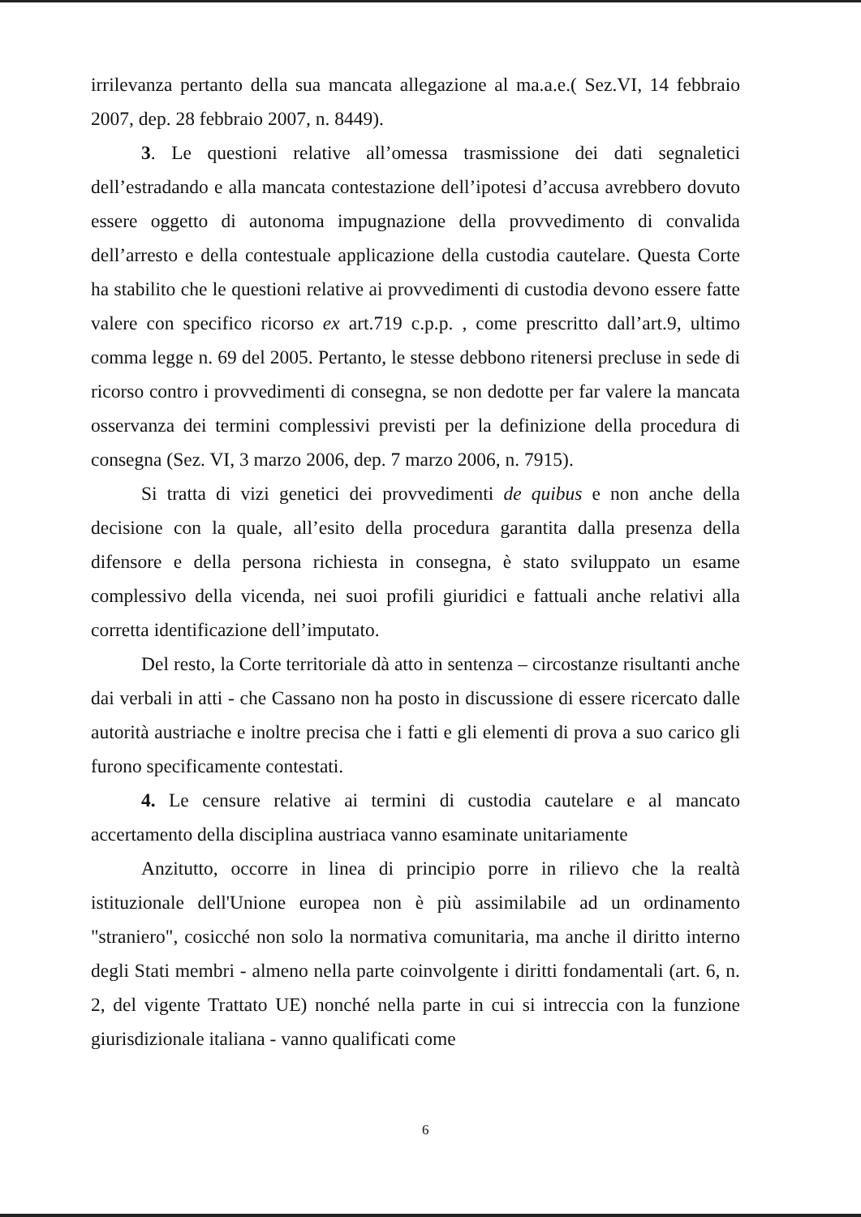irrilevanza pertanto della sua mancata allegazione al ma.a.e.( Sez.VI, 14 febbraio 2007, dep. 28 febbraio 2007, n. 8449).
3. Le questioni relative all’omessa trasmissione dei dati segnaletici dell’estradando e alla mancata contestazione dell’ipotesi d’accusa avrebbero dovuto essere oggetto di autonoma impugnazione della provvedimento di convalida dell’arresto e della contestuale applicazione della custodia cautelare. Questa Corte ha stabilito che le questioni relative ai provvedimenti di custodia devono essere fatte valere con specifico ricorso ex art.719 c.p.p. , come prescritto dall’art.9, ultimo comma legge n. 69 del 2005. Pertanto, le stesse debbono ritenersi precluse in sede di ricorso contro i provvedimenti di consegna, se non dedotte per far valere la mancata osservanza dei termini complessivi previsti per la definizione della procedura di consegna (Sez. VI, 3 marzo 2006, dep. 7 marzo 2006, n. 7915).
Si tratta di vizi genetici dei provvedimenti de quibus e non anche della decisione con la quale, all’esito della procedura garantita dalla presenza della difensore e della persona richiesta in consegna, è stato sviluppato un esame complessivo della vicenda, nei suoi profili giuridici e fattuali anche relativi alla corretta identificazione dell’imputato.
Del resto, la Corte territoriale dà atto in sentenza – circostanze risultanti anche dai verbali in atti - che Cassano non ha posto in discussione di essere ricercato dalle autorità austriache e inoltre precisa che i fatti e gli elementi di prova a suo carico gli furono specificamente contestati.
4. Le censure relative ai termini di custodia cautelare e al mancato accertamento della disciplina austriaca vanno esaminate unitariamente
Anzitutto, occorre in linea di principio porre in rilievo che la realtà istituzionale dell'Unione europea non è più assimilabile ad un ordinamento "straniero", cosicché non solo la normativa comunitaria, ma anche il diritto interno degli Stati membri - almeno nella parte coinvolgente i diritti fondamentali (art. 6, n. 2, del vigente Trattato UE) nonché nella parte in cui si intreccia con la funzione giurisdizionale italiana - vanno qualificati come
6